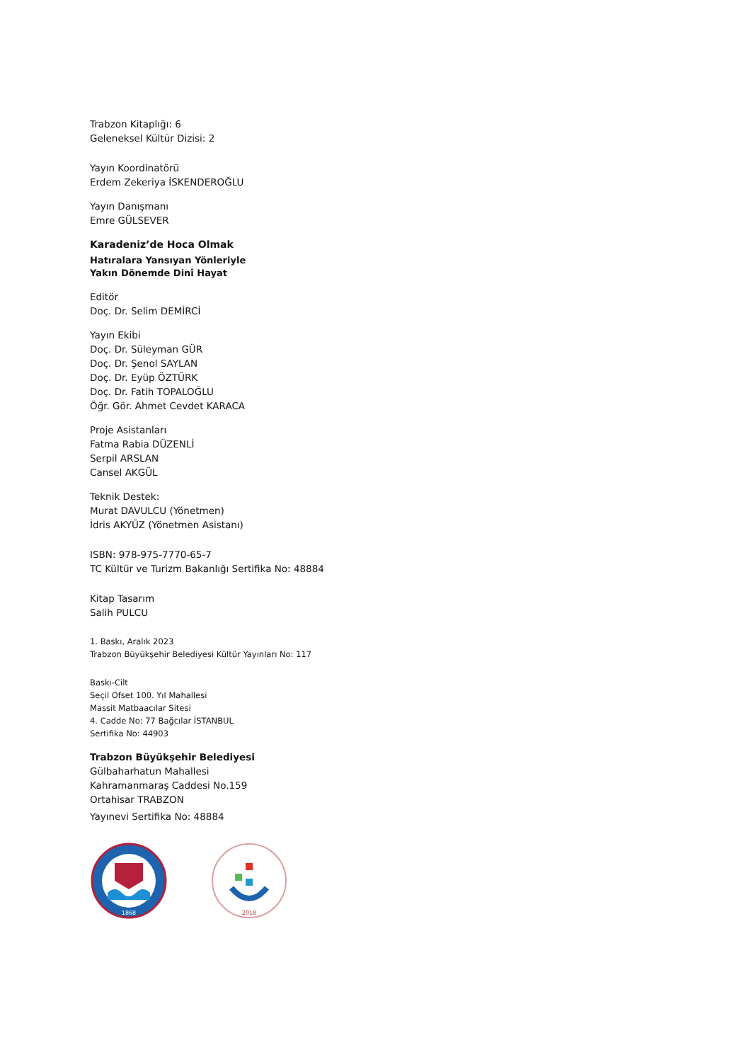Trabzon Kitaplığı: 6
Geleneksel Kültür Dizisi: 2
Yayın Koordinatörü
Erdem Zekeriya İSKENDEROĞLU
Yayın Danışmanı
Emre GÜLSEVER
Karadeniz’de Hoca Olmak
Hatıralara Yansıyan Yönleriyle
Yakın Dönemde Dinî Hayat
Editör
Doç. Dr. Selim DEMİRCİ
Yayın Ekibi
Doç. Dr. Süleyman GÜR
Doç. Dr. Şenol SAYLAN
Doç. Dr. Eyüp ÖZTÜRK
Doç. Dr. Fatih TOPALOĞLU
Öğr. Gör. Ahmet Cevdet KARACA
Proje Asistanları
Fatma Rabia DÜZENLİ
Serpil ARSLAN
Cansel AKGÜL
Teknik Destek:
Murat DAVULCU (Yönetmen)
İdris AKYÜZ (Yönetmen Asistanı)
ISBN: 978-975-7770-65-7
TC Kültür ve Turizm Bakanlığı Sertifika No: 48884
Kitap Tasarım
Salih PULCU
1. Baskı, Aralık 2023
Trabzon Büyükşehir Belediyesi Kültür Yayınları No: 117
Baskı-Cilt
Seçil Ofset 100. Yıl Mahallesi
Massit Matbaacılar Sitesi
4. Cadde No: 77 Bağcılar İSTANBUL
Sertifika No: 44903
Trabzon Büyükşehir Belediyesi
Gülbaharhatun Mahallesi
Kahramanmaraş Caddesi No.159
Ortahisar TRABZON
Yayınevi Sertifika No: 48884
1868
2018